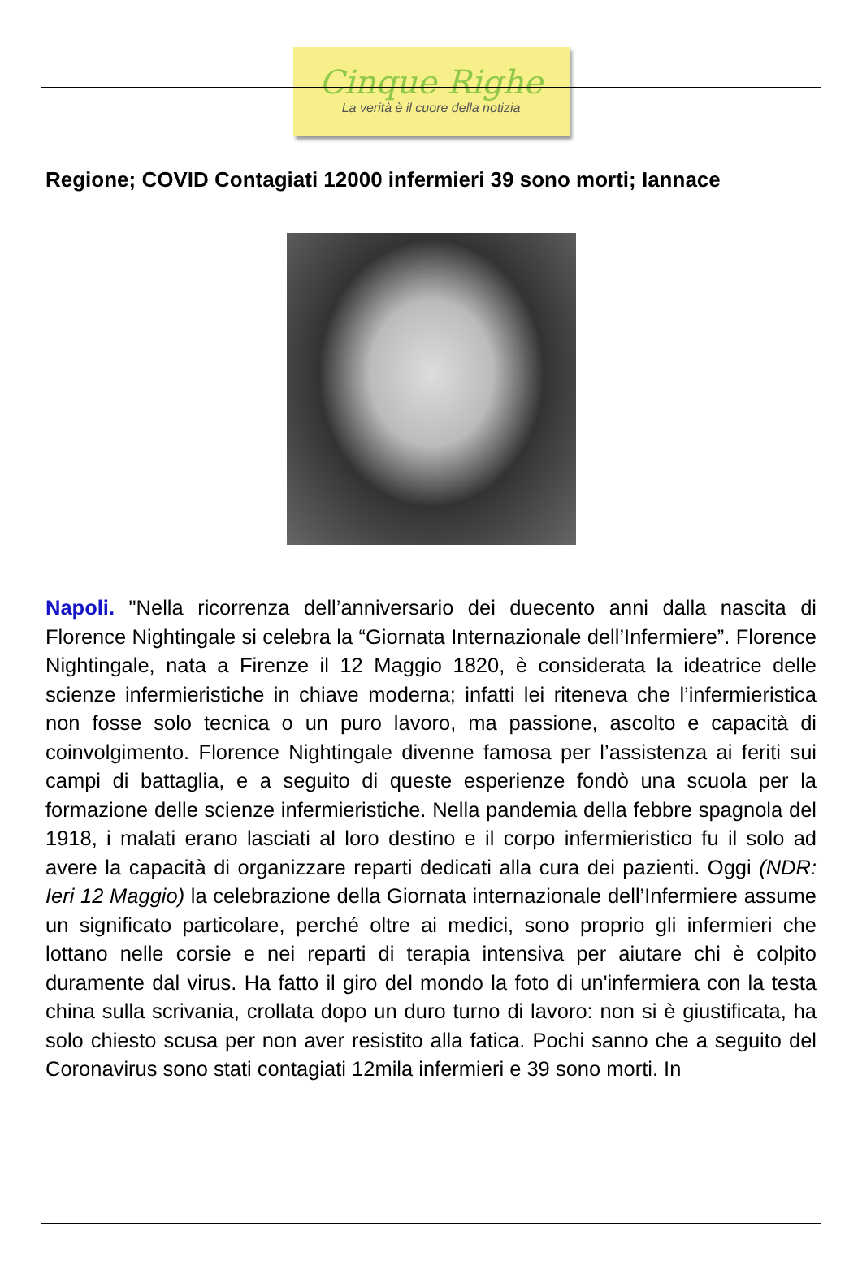Cinque Righe
La verità è il cuore della notizia
Regione; COVID Contagiati 12000 infermieri 39 sono morti; Iannace
Napoli. "Nella ricorrenza dell’anniversario dei duecento anni dalla nascita di Florence Nightingale si celebra la “Giornata Internazionale dell’Infermiere”. Florence Nightingale, nata a Firenze il 12 Maggio 1820, è considerata la ideatrice delle scienze infermieristiche in chiave moderna; infatti lei riteneva che l’infermieristica non fosse solo tecnica o un puro lavoro, ma passione, ascolto e capacità di coinvolgimento. Florence Nightingale divenne famosa per l’assistenza ai feriti sui campi di battaglia, e a seguito di queste esperienze fondò una scuola per la formazione delle scienze infermieristiche. Nella pandemia della febbre spagnola del 1918, i malati erano lasciati al loro destino e il corpo infermieristico fu il solo ad avere la capacità di organizzare reparti dedicati alla cura dei pazienti. Oggi (NDR: Ieri 12 Maggio) la celebrazione della Giornata internazionale dell’Infermiere assume un significato particolare, perché oltre ai medici, sono proprio gli infermieri che lottano nelle corsie e nei reparti di terapia intensiva per aiutare chi è colpito duramente dal virus. Ha fatto il giro del mondo la foto di un'infermiera con la testa china sulla scrivania, crollata dopo un duro turno di lavoro: non si è giustificata, ha solo chiesto scusa per non aver resistito alla fatica. Pochi sanno che a seguito del Coronavirus sono stati contagiati 12mila infermieri e 39 sono morti. In